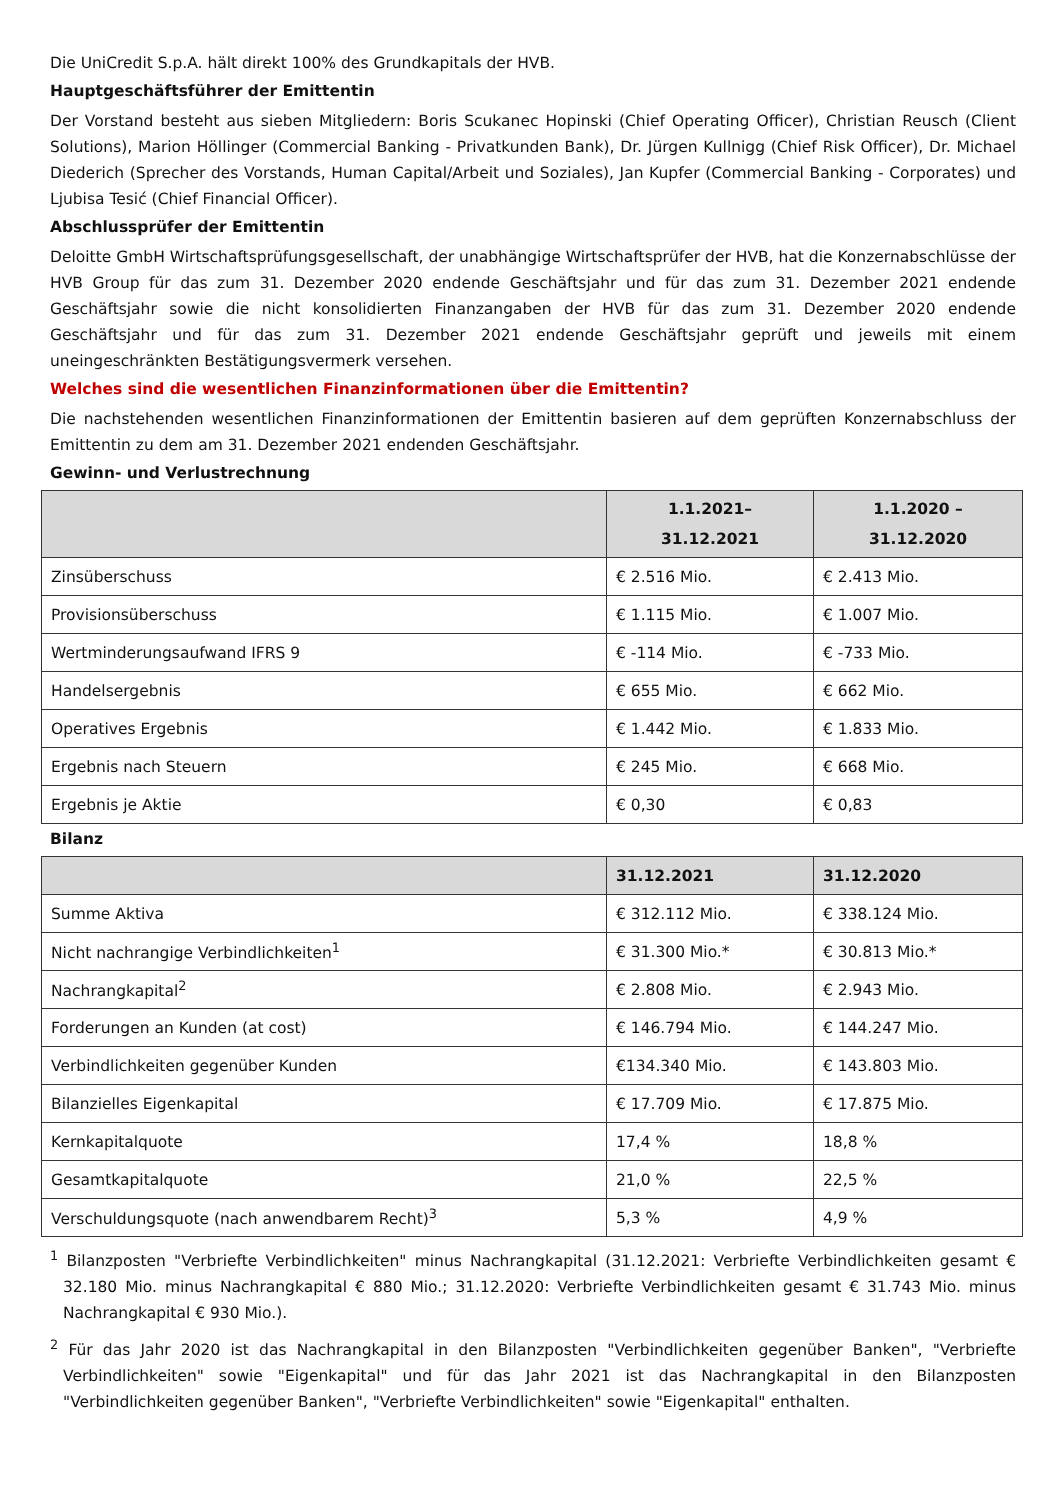Die UniCredit S.p.A. hält direkt 100% des Grundkapitals der HVB.
Hauptgeschäftsführer der Emittentin
Der Vorstand besteht aus sieben Mitgliedern: Boris Scukanec Hopinski (Chief Operating Officer), Christian Reusch (Client Solutions), Marion Höllinger (Commercial Banking - Privatkunden Bank), Dr. Jürgen Kullnigg (Chief Risk Officer), Dr. Michael Diederich (Sprecher des Vorstands, Human Capital/Arbeit und Soziales), Jan Kupfer (Commercial Banking - Corporates) und Ljubisa Tesić (Chief Financial Officer).
Abschlussprüfer der Emittentin
Deloitte GmbH Wirtschaftsprüfungsgesellschaft, der unabhängige Wirtschaftsprüfer der HVB, hat die Konzernabschlüsse der HVB Group für das zum 31. Dezember 2020 endende Geschäftsjahr und für das zum 31. Dezember 2021 endende Geschäftsjahr sowie die nicht konsolidierten Finanzangaben der HVB für das zum 31. Dezember 2020 endende Geschäftsjahr und für das zum 31. Dezember 2021 endende Geschäftsjahr geprüft und jeweils mit einem uneingeschränkten Bestätigungsvermerk versehen.
Welches sind die wesentlichen Finanzinformationen über die Emittentin?
Die nachstehenden wesentlichen Finanzinformationen der Emittentin basieren auf dem geprüften Konzernabschluss der Emittentin zu dem am 31. Dezember 2021 endenden Geschäftsjahr.
Gewinn- und Verlustrechnung
| | 1.1.2021– 31.12.2021 | 1.1.2020 – 31.12.2020 |
| --- | --- | --- |
| Zinsüberschuss | € 2.516 Mio. | € 2.413 Mio. |
| Provisionsüberschuss | € 1.115 Mio. | € 1.007 Mio. |
| Wertminderungsaufwand IFRS 9 | € -114 Mio. | € -733 Mio. |
| Handelsergebnis | € 655 Mio. | € 662 Mio. |
| Operatives Ergebnis | € 1.442 Mio. | € 1.833 Mio. |
| Ergebnis nach Steuern | € 245 Mio. | € 668 Mio. |
| Ergebnis je Aktie | € 0,30 | € 0,83 |
Bilanz
| | 31.12.2021 | 31.12.2020 |
| --- | --- | --- |
| Summe Aktiva | € 312.112 Mio. | € 338.124 Mio. |
| Nicht nachrangige Verbindlichkeiten<sup>1</sup> | € 31.300 Mio.* | € 30.813 Mio.* |
| Nachrangkapital<sup>2</sup> | € 2.808 Mio. | € 2.943 Mio. |
| Forderungen an Kunden (at cost) | € 146.794 Mio. | € 144.247 Mio. |
| Verbindlichkeiten gegenüber Kunden | €134.340 Mio. | € 143.803 Mio. |
| Bilanzielles Eigenkapital | € 17.709 Mio. | € 17.875 Mio. |
| Kernkapitalquote | 17,4 % | 18,8 % |
| Gesamtkapitalquote | 21,0 % | 22,5 % |
| Verschuldungsquote (nach anwendbarem Recht)<sup>3</sup> | 5,3 % | 4,9 % |
<sup>1</sup> Bilanzposten "Verbriefte Verbindlichkeiten" minus Nachrangkapital (31.12.2021: Verbriefte Verbindlichkeiten gesamt € 32.180 Mio. minus Nachrangkapital € 880 Mio.; 31.12.2020: Verbriefte Verbindlichkeiten gesamt € 31.743 Mio. minus Nachrangkapital € 930 Mio.).
<sup>2</sup> Für das Jahr 2020 ist das Nachrangkapital in den Bilanzposten "Verbindlichkeiten gegenüber Banken", "Verbriefte Verbindlichkeiten" sowie "Eigenkapital" und für das Jahr 2021 ist das Nachrangkapital in den Bilanzposten "Verbindlichkeiten gegenüber Banken", "Verbriefte Verbindlichkeiten" sowie "Eigenkapital" enthalten.